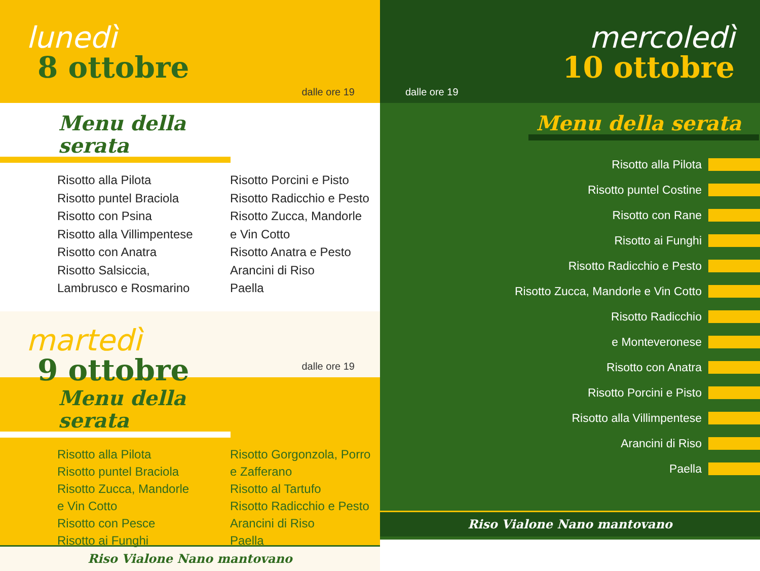lunedì
8 ottobre
dalle ore 19
Menu della serata
Risotto alla Pilota
Risotto puntel Braciola
Risotto con Psina
Risotto alla Villimpentese
Risotto con Anatra
Risotto Salsiccia,
Lambrusco e Rosmarino
Risotto Porcini e Pisto
Risotto Radicchio e Pesto
Risotto Zucca, Mandorle
e Vin Cotto
Risotto Anatra e Pesto
Arancini di Riso
Paella
martedì
9 ottobre
dalle ore 19
Menu della serata
Risotto alla Pilota
Risotto puntel Braciola
Risotto Zucca, Mandorle
e Vin Cotto
Risotto con Pesce
Risotto ai Funghi
Risotto Gorgonzola, Porro
e Zafferano
Risotto al Tartufo
Risotto Radicchio e Pesto
Arancini di Riso
Paella
Riso Vialone Nano mantovano
mercoledì
10 ottobre
dalle ore 19
Menu della serata
Risotto alla Pilota
Risotto puntel Costine
Risotto con Rane
Risotto ai Funghi
Risotto Radicchio e Pesto
Risotto Zucca, Mandorle e Vin Cotto
Risotto Radicchio
e Monteveronese
Risotto con Anatra
Risotto Porcini e Pisto
Risotto alla Villimpentese
Arancini di Riso
Paella
Riso Vialone Nano mantovano